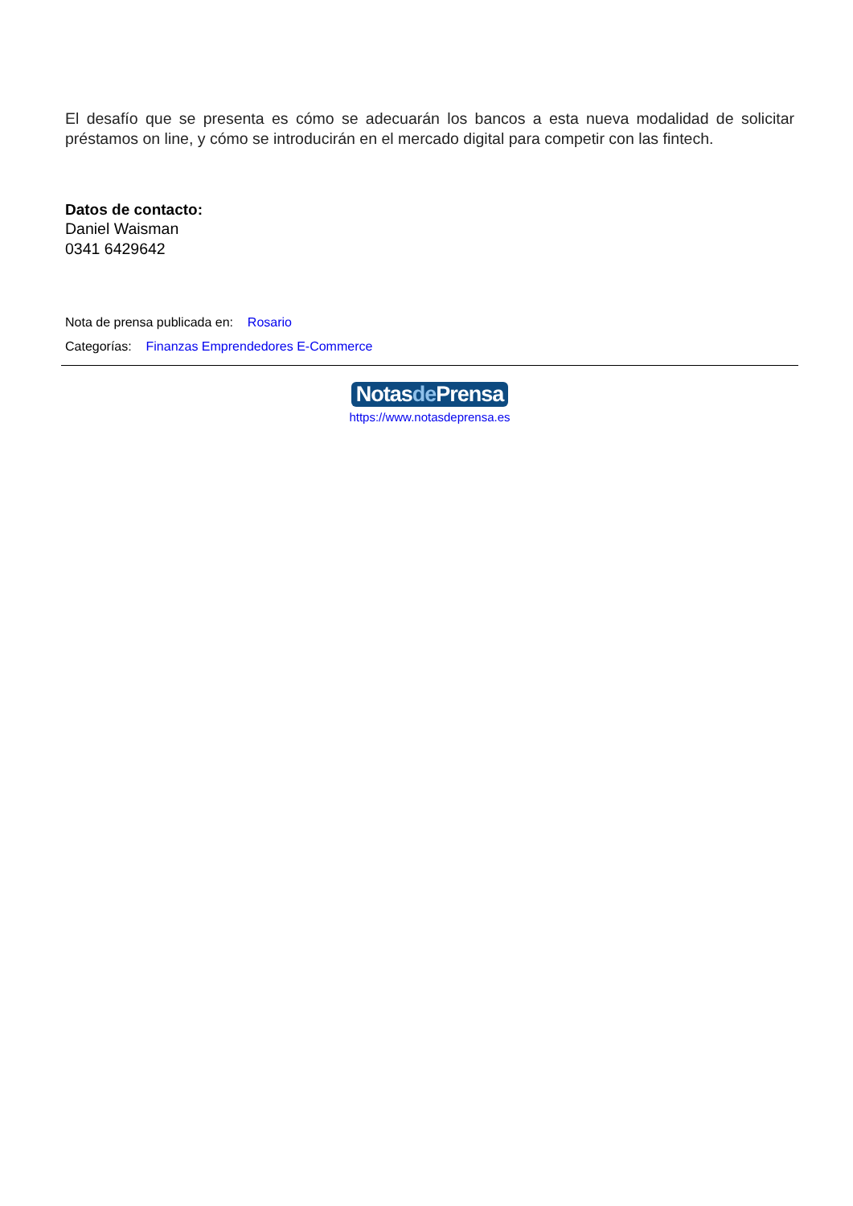El desafío que se presenta es cómo se adecuarán los bancos a esta nueva modalidad de solicitar préstamos on line, y cómo se introducirán en el mercado digital para competir con las fintech.
Datos de contacto:
Daniel Waisman
0341 6429642
Nota de prensa publicada en: Rosario
Categorías: Finanzas Emprendedores E-Commerce
Notasde Prensa
https://www.notasdeprensa.es